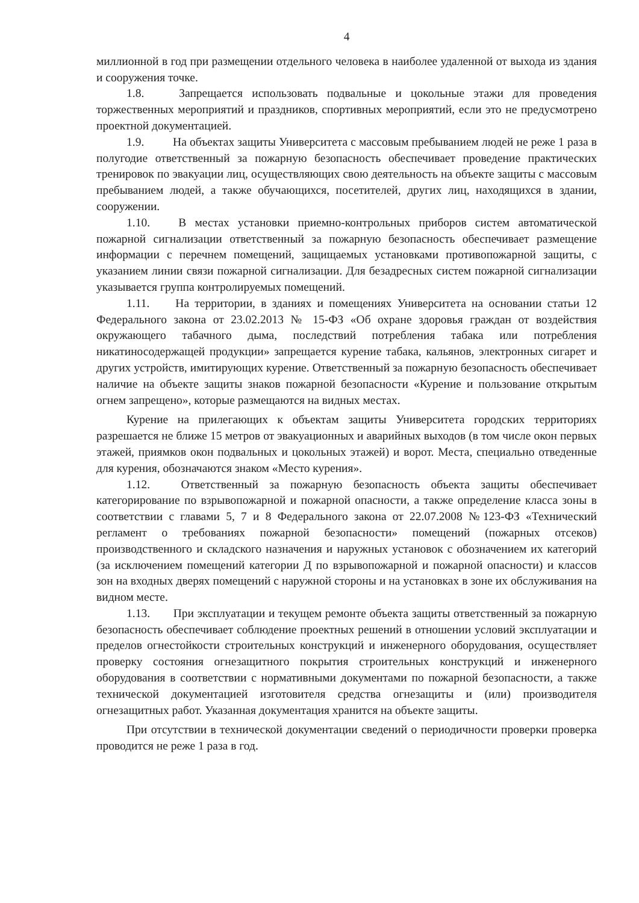4
миллионной в год при размещении отдельного человека в наиболее удаленной от выхода из здания и сооружения точке.
1.8. Запрещается использовать подвальные и цокольные этажи для проведения торжественных мероприятий и праздников, спортивных мероприятий, если это не предусмотрено проектной документацией.
1.9. На объектах защиты Университета с массовым пребыванием людей не реже 1 раза в полугодие ответственный за пожарную безопасность обеспечивает проведение практических тренировок по эвакуации лиц, осуществляющих свою деятельность на объекте защиты с массовым пребыванием людей, а также обучающихся, посетителей, других лиц, находящихся в здании, сооружении.
1.10. В местах установки приемно-контрольных приборов систем автоматической пожарной сигнализации ответственный за пожарную безопасность обеспечивает размещение информации с перечнем помещений, защищаемых установками противопожарной защиты, с указанием линии связи пожарной сигнализации. Для безадресных систем пожарной сигнализации указывается группа контролируемых помещений.
1.11. На территории, в зданиях и помещениях Университета на основании статьи 12 Федерального закона от 23.02.2013 № 15-ФЗ «Об охране здоровья граждан от воздействия окружающего табачного дыма, последствий потребления табака или потребления никатиносодержащей продукции» запрещается курение табака, кальянов, электронных сигарет и других устройств, имитирующих курение. Ответственный за пожарную безопасность обеспечивает наличие на объекте защиты знаков пожарной безопасности «Курение и пользование открытым огнем запрещено», которые размещаются на видных местах.
Курение на прилегающих к объектам защиты Университета городских территориях разрешается не ближе 15 метров от эвакуационных и аварийных выходов (в том числе окон первых этажей, приямков окон подвальных и цокольных этажей) и ворот. Места, специально отведенные для курения, обозначаются знаком «Место курения».
1.12. Ответственный за пожарную безопасность объекта защиты обеспечивает категорирование по взрывопожарной и пожарной опасности, а также определение класса зоны в соответствии с главами 5, 7 и 8 Федерального закона от 22.07.2008 №123-ФЗ «Технический регламент о требованиях пожарной безопасности» помещений (пожарных отсеков) производственного и складского назначения и наружных установок с обозначением их категорий (за исключением помещений категории Д по взрывопожарной и пожарной опасности) и классов зон на входных дверях помещений с наружной стороны и на установках в зоне их обслуживания на видном месте.
1.13. При эксплуатации и текущем ремонте объекта защиты ответственный за пожарную безопасность обеспечивает соблюдение проектных решений в отношении условий эксплуатации и пределов огнестойкости строительных конструкций и инженерного оборудования, осуществляет проверку состояния огнезащитного покрытия строительных конструкций и инженерного оборудования в соответствии с нормативными документами по пожарной безопасности, а также технической документацией изготовителя средства огнезащиты и (или) производителя огнезащитных работ. Указанная документация хранится на объекте защиты.
При отсутствии в технической документации сведений о периодичности проверки проверка проводится не реже 1 раза в год.